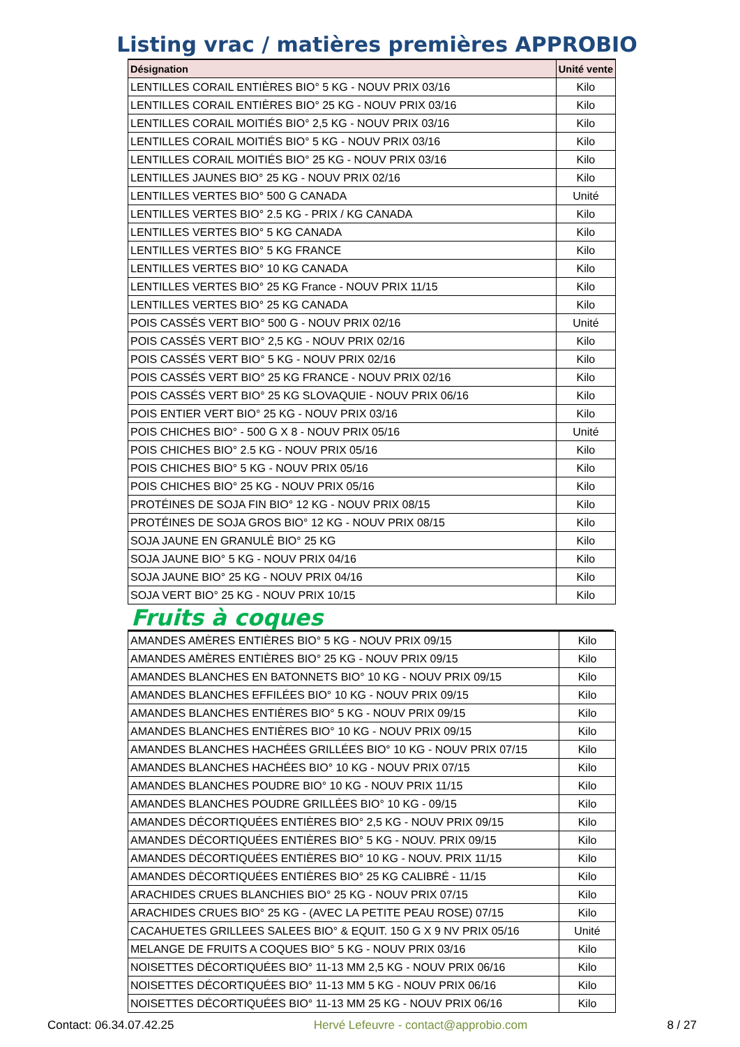Listing vrac / matières premières APPROBIO
| Désignation | Unité vente |
| --- | --- |
| LENTILLES CORAIL ENTIÈRES BIO° 5 KG - NOUV PRIX 03/16 | Kilo |
| LENTILLES CORAIL ENTIÈRES BIO° 25 KG - NOUV PRIX 03/16 | Kilo |
| LENTILLES CORAIL MOITIÉS BIO° 2,5 KG - NOUV PRIX 03/16 | Kilo |
| LENTILLES CORAIL MOITIÉS BIO° 5 KG - NOUV PRIX 03/16 | Kilo |
| LENTILLES CORAIL MOITIÉS BIO° 25 KG - NOUV PRIX 03/16 | Kilo |
| LENTILLES JAUNES BIO° 25 KG - NOUV PRIX 02/16 | Kilo |
| LENTILLES VERTES BIO° 500 G CANADA | Unité |
| LENTILLES VERTES BIO° 2.5 KG - PRIX / KG CANADA | Kilo |
| LENTILLES VERTES BIO° 5 KG CANADA | Kilo |
| LENTILLES VERTES BIO° 5 KG FRANCE | Kilo |
| LENTILLES VERTES BIO° 10 KG CANADA | Kilo |
| LENTILLES VERTES BIO° 25 KG France - NOUV PRIX 11/15 | Kilo |
| LENTILLES VERTES BIO° 25 KG CANADA | Kilo |
| POIS CASSÉS VERT BIO° 500 G - NOUV PRIX 02/16 | Unité |
| POIS CASSÉS VERT BIO° 2,5 KG - NOUV PRIX 02/16 | Kilo |
| POIS CASSÉS VERT BIO° 5 KG - NOUV PRIX 02/16 | Kilo |
| POIS CASSÉS VERT BIO° 25 KG FRANCE - NOUV PRIX 02/16 | Kilo |
| POIS CASSÉS VERT BIO° 25 KG SLOVAQUIE - NOUV PRIX 06/16 | Kilo |
| POIS ENTIER VERT BIO° 25 KG - NOUV PRIX 03/16 | Kilo |
| POIS CHICHES BIO° - 500 G X 8 - NOUV PRIX 05/16 | Unité |
| POIS CHICHES BIO° 2.5 KG - NOUV PRIX 05/16 | Kilo |
| POIS CHICHES BIO° 5 KG - NOUV PRIX 05/16 | Kilo |
| POIS CHICHES BIO° 25 KG - NOUV PRIX 05/16 | Kilo |
| PROTÉINES DE SOJA FIN BIO° 12 KG - NOUV PRIX 08/15 | Kilo |
| PROTÉINES DE SOJA GROS BIO° 12 KG - NOUV PRIX 08/15 | Kilo |
| SOJA JAUNE EN GRANULÉ BIO° 25 KG | Kilo |
| SOJA JAUNE BIO° 5 KG - NOUV PRIX 04/16 | Kilo |
| SOJA JAUNE BIO° 25 KG - NOUV PRIX 04/16 | Kilo |
| SOJA VERT BIO° 25 KG - NOUV PRIX 10/15 | Kilo |
Fruits à coques
| AMANDES AMÈRES ENTIÈRES BIO° 5 KG - NOUV PRIX 09/15 | Kilo |
| AMANDES AMÈRES ENTIÈRES BIO° 25 KG - NOUV PRIX 09/15 | Kilo |
| AMANDES BLANCHES EN BATONNETS BIO° 10 KG - NOUV PRIX 09/15 | Kilo |
| AMANDES BLANCHES EFFILÉES BIO° 10 KG - NOUV PRIX 09/15 | Kilo |
| AMANDES BLANCHES ENTIÈRES BIO° 5 KG - NOUV PRIX 09/15 | Kilo |
| AMANDES BLANCHES ENTIÈRES BIO° 10 KG - NOUV PRIX 09/15 | Kilo |
| AMANDES BLANCHES HACHÉES GRILLÉES BIO° 10 KG - NOUV PRIX 07/15 | Kilo |
| AMANDES BLANCHES HACHÉES BIO° 10 KG - NOUV PRIX 07/15 | Kilo |
| AMANDES BLANCHES POUDRE BIO° 10 KG - NOUV PRIX 11/15 | Kilo |
| AMANDES BLANCHES POUDRE GRILLÉES BIO° 10 KG - 09/15 | Kilo |
| AMANDES DÉCORTIQUÉES ENTIÈRES BIO° 2,5 KG - NOUV PRIX 09/15 | Kilo |
| AMANDES DÉCORTIQUÉES ENTIÈRES BIO° 5 KG - NOUV. PRIX 09/15 | Kilo |
| AMANDES DÉCORTIQUÉES ENTIÈRES BIO° 10 KG - NOUV. PRIX 11/15 | Kilo |
| AMANDES DÉCORTIQUÉES ENTIÈRES BIO° 25 KG CALIBRÉ - 11/15 | Kilo |
| ARACHIDES CRUES BLANCHIES BIO° 25 KG - NOUV PRIX 07/15 | Kilo |
| ARACHIDES CRUES BIO° 25 KG - (AVEC LA PETITE PEAU ROSE) 07/15 | Kilo |
| CACAHUETES GRILLEES SALEES BIO° & EQUIT. 150 G X 9 NV PRIX 05/16 | Unité |
| MELANGE DE FRUITS A COQUES BIO° 5 KG - NOUV PRIX 03/16 | Kilo |
| NOISETTES DÉCORTIQUÉES BIO° 11-13 MM 2,5 KG - NOUV PRIX 06/16 | Kilo |
| NOISETTES DÉCORTIQUÉES BIO° 11-13 MM 5 KG - NOUV PRIX 06/16 | Kilo |
| NOISETTES DÉCORTIQUÉES BIO° 11-13 MM 25 KG - NOUV PRIX 06/16 | Kilo |
Contact: 06.34.07.42.25 Hervé Lefeuvre - contact@approbio.com 8 / 27